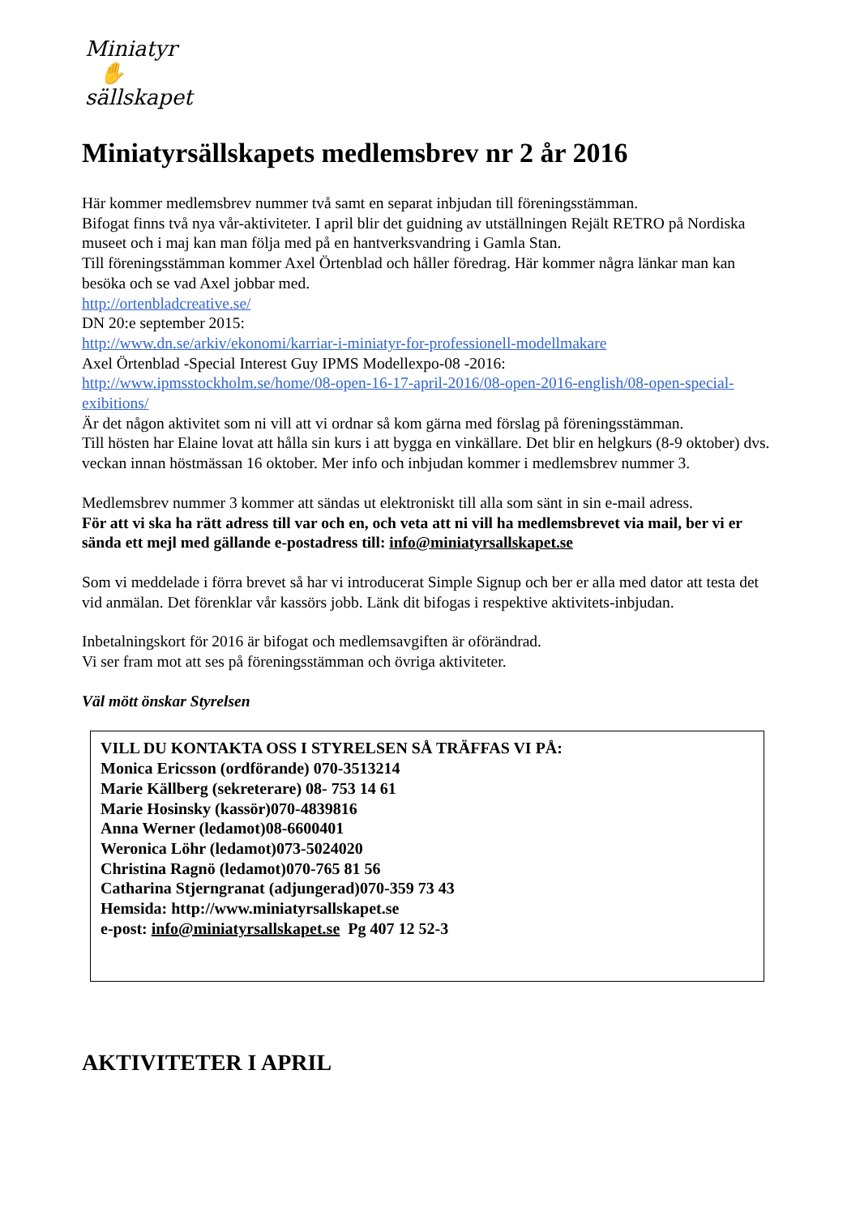Miniatyr
✋
sällskapet
Miniatyrsällskapets medlemsbrev nr 2 år 2016
Här kommer medlemsbrev nummer två samt en separat inbjudan till föreningsstämman.
Bifogat finns två nya vår-aktiviteter. I april blir det guidning av utställningen Rejält RETRO på Nordiska museet och i maj kan man följa med på en hantverksvandring i Gamla Stan.
Till föreningsstämman kommer Axel Örtenblad och håller föredrag. Här kommer några länkar man kan besöka och se vad Axel jobbar med.
http://ortenbladcreative.se/
DN 20:e september 2015:
http://www.dn.se/arkiv/ekonomi/karriar-i-miniatyr-for-professionell-modellmakare
Axel Örtenblad -Special Interest Guy IPMS Modellexpo-08 -2016:
http://www.ipmsstockholm.se/home/08-open-16-17-april-2016/08-open-2016-english/08-open-special-exibitions/
Är det någon aktivitet som ni vill att vi ordnar så kom gärna med förslag på föreningsstämman.
Till hösten har Elaine lovat att hålla sin kurs i att bygga en vinkällare. Det blir en helgkurs (8-9 oktober) dvs. veckan innan höstmässan 16 oktober. Mer info och inbjudan kommer i medlemsbrev nummer 3.
Medlemsbrev nummer 3 kommer att sändas ut elektroniskt till alla som sänt in sin e-mail adress.
För att vi ska ha rätt adress till var och en, och veta att ni vill ha medlemsbrevet via mail, ber vi er sända ett mejl med gällande e-postadress till: info@miniatyrsallskapet.se
Som vi meddelade i förra brevet så har vi introducerat Simple Signup och ber er alla med dator att testa det vid anmälan. Det förenklar vår kassörs jobb. Länk dit bifogas i respektive aktivitets-inbjudan.
Inbetalningskort för 2016 är bifogat och medlemsavgiften är oförändrad.
Vi ser fram mot att ses på föreningsstämman och övriga aktiviteter.
Väl mött önskar Styrelsen
VILL DU KONTAKTA OSS I STYRELSEN SÅ TRÄFFAS VI PÅ:
Monica Ericsson (ordförande) 070-3513214
Marie Källberg (sekreterare) 08- 753 14 61
Marie Hosinsky (kassör)070-4839816
Anna Werner (ledamot)08-6600401
Weronica Löhr (ledamot)073-5024020
Christina Ragnö (ledamot)070-765 81 56
Catharina Stjerngranat (adjungerad)070-359 73 43
Hemsida: http://www.miniatyrsallskapet.se
e-post: info@miniatyrsallskapet.se Pg 407 12 52-3
AKTIVITETER I APRIL